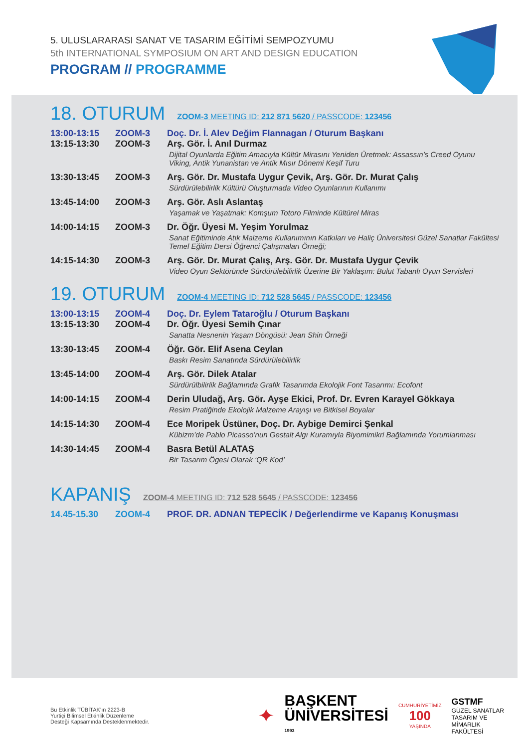5. ULUSLARARASI SANAT VE TASARIM EĞİTİMİ SEMPOZYUMU
5th INTERNATIONAL SYMPOSIUM ON ART AND DESIGN EDUCATION
PROGRAM // PROGRAMME
18. OTURUM
ZOOM-3 MEETING ID: 212 871 5620 / PASSCODE: 123456
| 13:00-13:15 | ZOOM-3 | Doç. Dr. İ. Alev Değim Flannagan / Oturum Başkanı |
| 13:15-13:30 | ZOOM-3 | Arş. Gör. İ. Anıl Durmaz Dijital Oyunlarda Eğitim Amacıyla Kültür Mirasını Yeniden Üretmek: Assassın’s Creed Oyunu Viking, Antik Yunanistan ve Antik Mısır Dönemi Keşif Turu |
| 13:30-13:45 | ZOOM-3 | Arş. Gör. Dr. Mustafa Uygur Çevik, Arş. Gör. Dr. Murat Çalış Sürdürülebilirlik Kültürü Oluşturmada Video Oyunlarının Kullanımı |
| 13:45-14:00 | ZOOM-3 | Arş. Gör. Aslı Aslantaş Yaşamak ve Yaşatmak: Komşum Totoro Filminde Kültürel Miras |
| 14:00-14:15 | ZOOM-3 | Dr. Öğr. Üyesi M. Yeşim Yorulmaz Sanat Eğitiminde Atık Malzeme Kullanımının Katkıları ve Haliç Üniversitesi Güzel Sanatlar Fakültesi Temel Eğitim Dersi Öğrenci Çalışmaları Örneği; |
| 14:15-14:30 | ZOOM-3 | Arş. Gör. Dr. Murat Çalış, Arş. Gör. Dr. Mustafa Uygur Çevik Video Oyun Sektöründe Sürdürülebilirlik Üzerine Bir Yaklaşım: Bulut Tabanlı Oyun Servisleri |
19. OTURUM
ZOOM-4 MEETING ID: 712 528 5645 / PASSCODE: 123456
| 13:00-13:15 | ZOOM-4 | Doç. Dr. Eylem Tataroğlu / Oturum Başkanı |
| 13:15-13:30 | ZOOM-4 | Dr. Öğr. Üyesi Semih Çınar Sanatta Nesnenin Yaşam Döngüsü: Jean Shin Örneği |
| 13:30-13:45 | ZOOM-4 | Öğr. Gör. Elif Asena Ceylan Baskı Resim Sanatında Sürdürülebilirlik |
| 13:45-14:00 | ZOOM-4 | Arş. Gör. Dilek Atalar Sürdürülbilirlik Bağlamında Grafik Tasarımda Ekolojik Font Tasarımı: Ecofont |
| 14:00-14:15 | ZOOM-4 | Derin Uludağ, Arş. Gör. Ayşe Ekici, Prof. Dr. Evren Karayel Gökkaya Resim Pratiğinde Ekolojik Malzeme Arayışı ve Bitkisel Boyalar |
| 14:15-14:30 | ZOOM-4 | Ece Moripek Üstüner, Doç. Dr. Aybige Demirci Şenkal Kübizm’de Pablo Picasso’nun Gestalt Algı Kuramıyla Biyomimikri Bağlamında Yorumlanması |
| 14:30-14:45 | ZOOM-4 | Basra Betül ALATAŞ Bir Tasarım Ögesi Olarak ‘QR Kod’ |
KAPANIŞ
ZOOM-4 MEETING ID: 712 528 5645 / PASSCODE: 123456
| 14.45-15.30 | ZOOM-4 | PROF. DR. ADNAN TEPECİK / Değerlendirme ve Kapanış Konuşması |
Bu Etkinlik TÜBİTAK’ın 2223-B
Yurtiçi Bilimsel Etkinlik Düzenleme
Desteği Kapsamında Desteklenmektedir.
✦
BAŞKENT
ÜNİVERSİTESİ
1993
CUMHURİYETİMİZ
100
YAŞINDA
GSTMF
GÜZEL SANATLAR
TASARIM VE MİMARLIK
FAKÜLTESİ